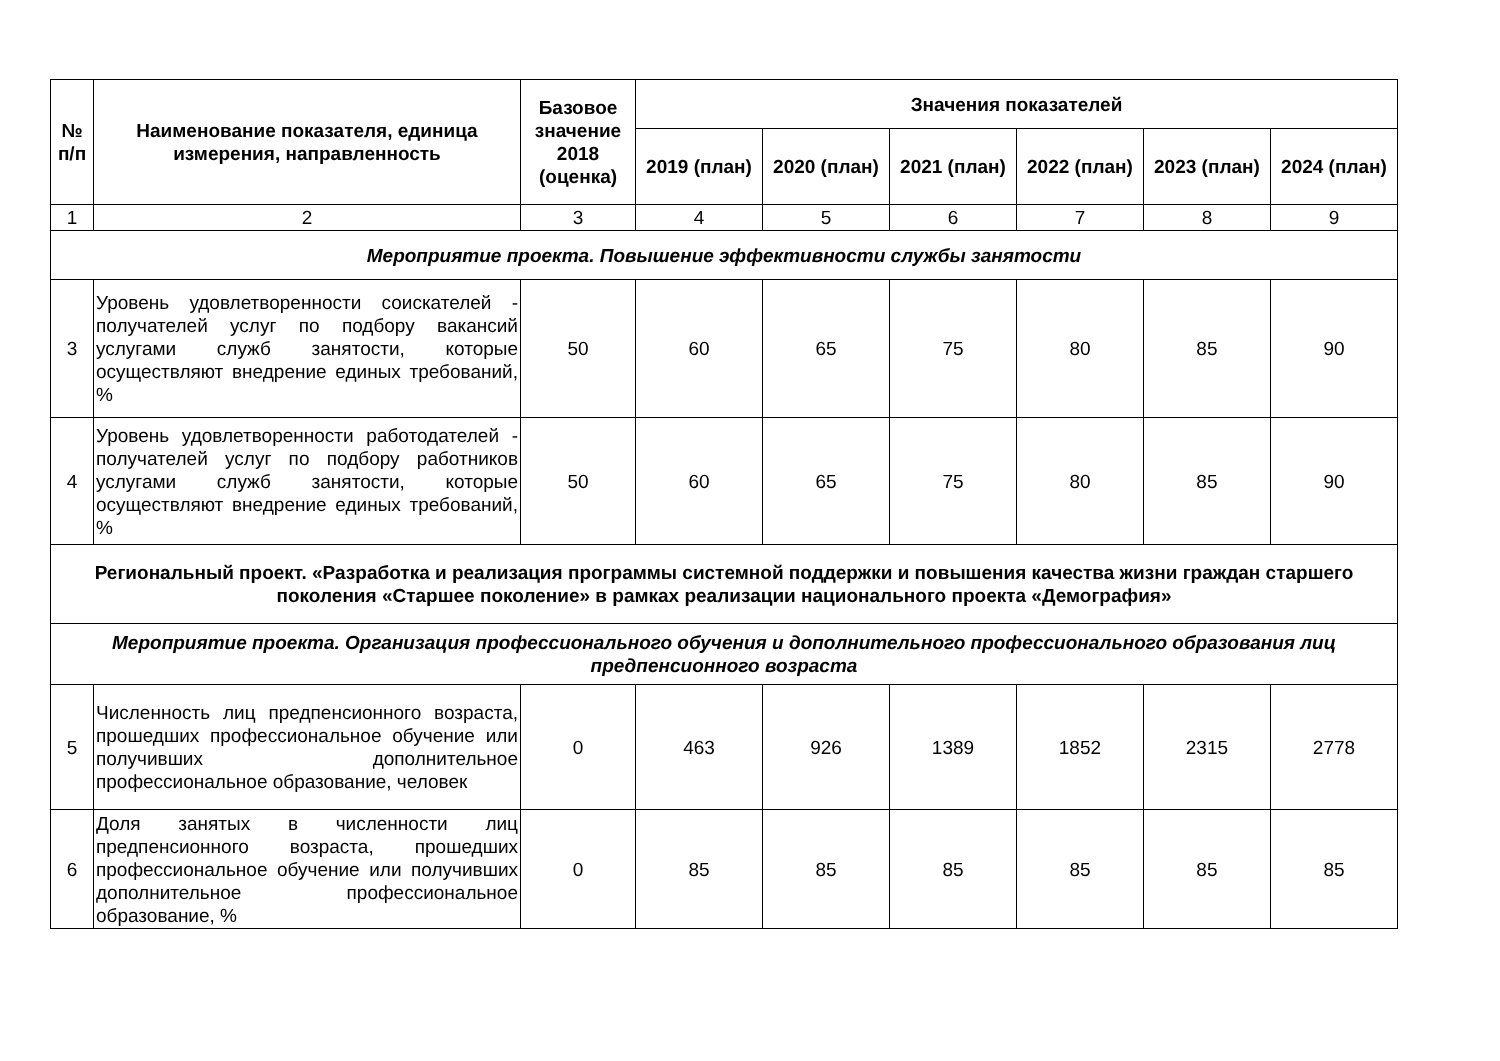| № п/п | Наименование показателя, единица измерения, направленность | Базовое значение 2018 (оценка) | Значения показателей | | | | | |
| --- | --- | --- | --- | --- | --- | --- | --- | --- |
| | | | 2019 (план) | 2020 (план) | 2021 (план) | 2022 (план) | 2023 (план) | 2024 (план) |
| 1 | 2 | 3 | 4 | 5 | 6 | 7 | 8 | 9 |
| Мероприятие проекта. Повышение эффективности службы занятости | | | | | | | | |
| 3 | Уровень удовлетворенности соискателей - получателей услуг по подбору вакансий услугами служб занятости, которые осуществляют внедрение единых требований, % | 50 | 60 | 65 | 75 | 80 | 85 | 90 |
| 4 | Уровень удовлетворенности работодателей - получателей услуг по подбору работников услугами служб занятости, которые осуществляют внедрение единых требований, % | 50 | 60 | 65 | 75 | 80 | 85 | 90 |
| Региональный проект. «Разработка и реализация программы системной поддержки и повышения качества жизни граждан старшего поколения «Старшее поколение» в рамках реализации национального проекта «Демография» | | | | | | | | |
| Мероприятие проекта. Организация профессионального обучения и дополнительного профессионального образования лиц предпенсионного возраста | | | | | | | | |
| 5 | Численность лиц предпенсионного возраста, прошедших профессиональное обучение или получивших дополнительное профессиональное образование, человек | 0 | 463 | 926 | 1389 | 1852 | 2315 | 2778 |
| 6 | Доля занятых в численности лиц предпенсионного возраста, прошедших профессиональное обучение или получивших дополнительное профессиональное образование, % | 0 | 85 | 85 | 85 | 85 | 85 | 85 |